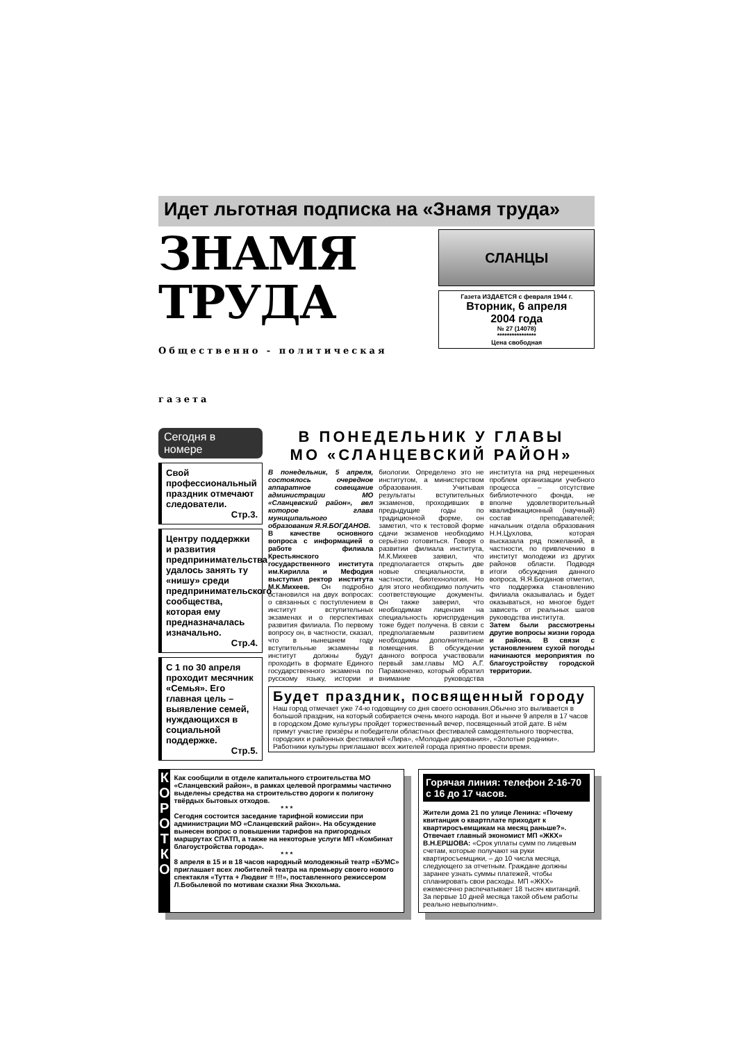Идет льготная подписка на «Знамя труда»
ЗНАМЯ
ТРУДА
Общественно - политическая газета
СЛАНЦЫ
Газета ИЗДАЕТСЯ с февраля 1944 г.
Вторник, 6 апреля
2004 года
№ 27 (14078)
****************
Цена свободная
Сегодня в номере
Свой профессиональный праздник отмечают следователи.
Стр.3.
Центру поддержки и развития предпринимательства удалось занять ту «нишу» среди предпринимательского сообщества, которая ему предназначалась изначально.
Стр.4.
С 1 по 30 апреля проходит месячник «Семья». Его главная цель – выявление семей, нуждающихся в социальной поддержке.
Стр.5.
В ПОНЕДЕЛЬНИК У ГЛАВЫ
МО «СЛАНЦЕВСКИЙ РАЙОН»
В понедельник, 5 апреля, состоялось очередное аппаратное совещание администрации МО «Сланцевский район», вел которое глава муниципального образования Я.Я.БОГДАНОВ.
В качестве основного вопроса с информацией о работе филиала Крестьянского государственного института им.Кирилла и Мефодия выступил ректор института М.К.Михеев. Он подробно остановился на двух вопросах: о связанных с поступлением в институт вступительных экзаменах и о перспективах развития филиала. По первому вопросу он, в частности, сказал, что в нынешнем году вступительные экзамены в институт должны будут проходить в формате Единого государственного экзамена по русскому языку, истории и биологии. Определено это не институтом, а министерством образования. Учитывая результаты вступительных экзаменов, проходивших в предыдущие годы по традиционной форме, он заметил, что к тестовой форме сдачи экзаменов необходимо серьёзно готовиться. Говоря о развитии филиала института, М.К.Михеев заявил, что предполагается открыть две новые специальности, в частности, биотехнология. Но для этого необходимо получить соответствующие документы. Он также заверил, что необходимая лицензия на специальность юриспруденция тоже будет получена. В связи с предполагаемым развитием необходимы дополнительные помещения. В обсуждении данного вопроса участвовали первый зам.главы МО А.Г. Парамоненко, который обратил внимание руководства института на ряд нерешенных проблем организации учебного процесса – отсутствие библиотечного фонда, не вполне удовлетворительный квалификационный (научный) состав преподавателей; начальник отдела образования Н.Н.Цухлова, которая высказала ряд пожеланий, в частности, по привлечению в институт молодежи из других районов области. Подводя итоги обсуждения данного вопроса, Я.Я.Богданов отметил, что поддержка становлению филиала оказывалась и будет оказываться, но многое будет зависеть от реальных шагов руководства института.
Затем были рассмотрены другие вопросы жизни города и района. В связи с установлением сухой погоды начинаются мероприятия по благоустройству городской территории.
Будет праздник, посвященный городу
Наш город отмечает уже 74-ю годовщину со дня своего основания.Обычно это выливается в большой праздник, на который собирается очень много народа. Вот и нынче 9 апреля в 17 часов в городском Доме культуры пройдет торжественный вечер, посвященный этой дате. В нём примут участие призёры и победители областных фестивалей самодеятельного творчества, городских и районных фестивалей «Лира», «Молодые дарования», «Золотые родники». Работники культуры приглашают всех жителей города приятно провести время.
К
О
Р
О
Т
К
О
Как сообщили в отделе капитального строительства МО «Сланцевский район», в рамках целевой программы частично выделены средства на строительство дороги к полигону твёрдых бытовых отходов.
* * *
Сегодня состоится заседание тарифной комиссии при администрации МО «Сланцевский район». На обсуждение вынесен вопрос о повышении тарифов на пригородных маршрутах СПАТП, а также на некоторые услуги МП «Комбинат благоустройства города».
* * *
8 апреля в 15 и в 18 часов народный молодежный театр «БУМС» приглашает всех любителей театра на премьеру своего нового спектакля «Тутта + Людвиг = !!!», поставленного режиссером Л.Бобылевой по мотивам сказки Яна Экхольма.
Горячая линия: телефон 2-16-70 с 16 до 17 часов.
Жители дома 21 по улице Ленина: «Почему квитанция о квартплате приходит к квартиросъемщикам на месяц раньше?».
Отвечает главный экономист МП «ЖКХ» В.Н.ЕРШОВА: «Срок уплаты сумм по лицевым счетам, которые получают на руки квартиросъемщики, – до 10 числа месяца, следующего за отчетным. Граждане должны заранее узнать суммы платежей, чтобы спланировать свои расходы. МП «ЖКХ» ежемесячно распечатывает 18 тысяч квитанций. За первые 10 дней месяца такой объем работы реально невыполним».